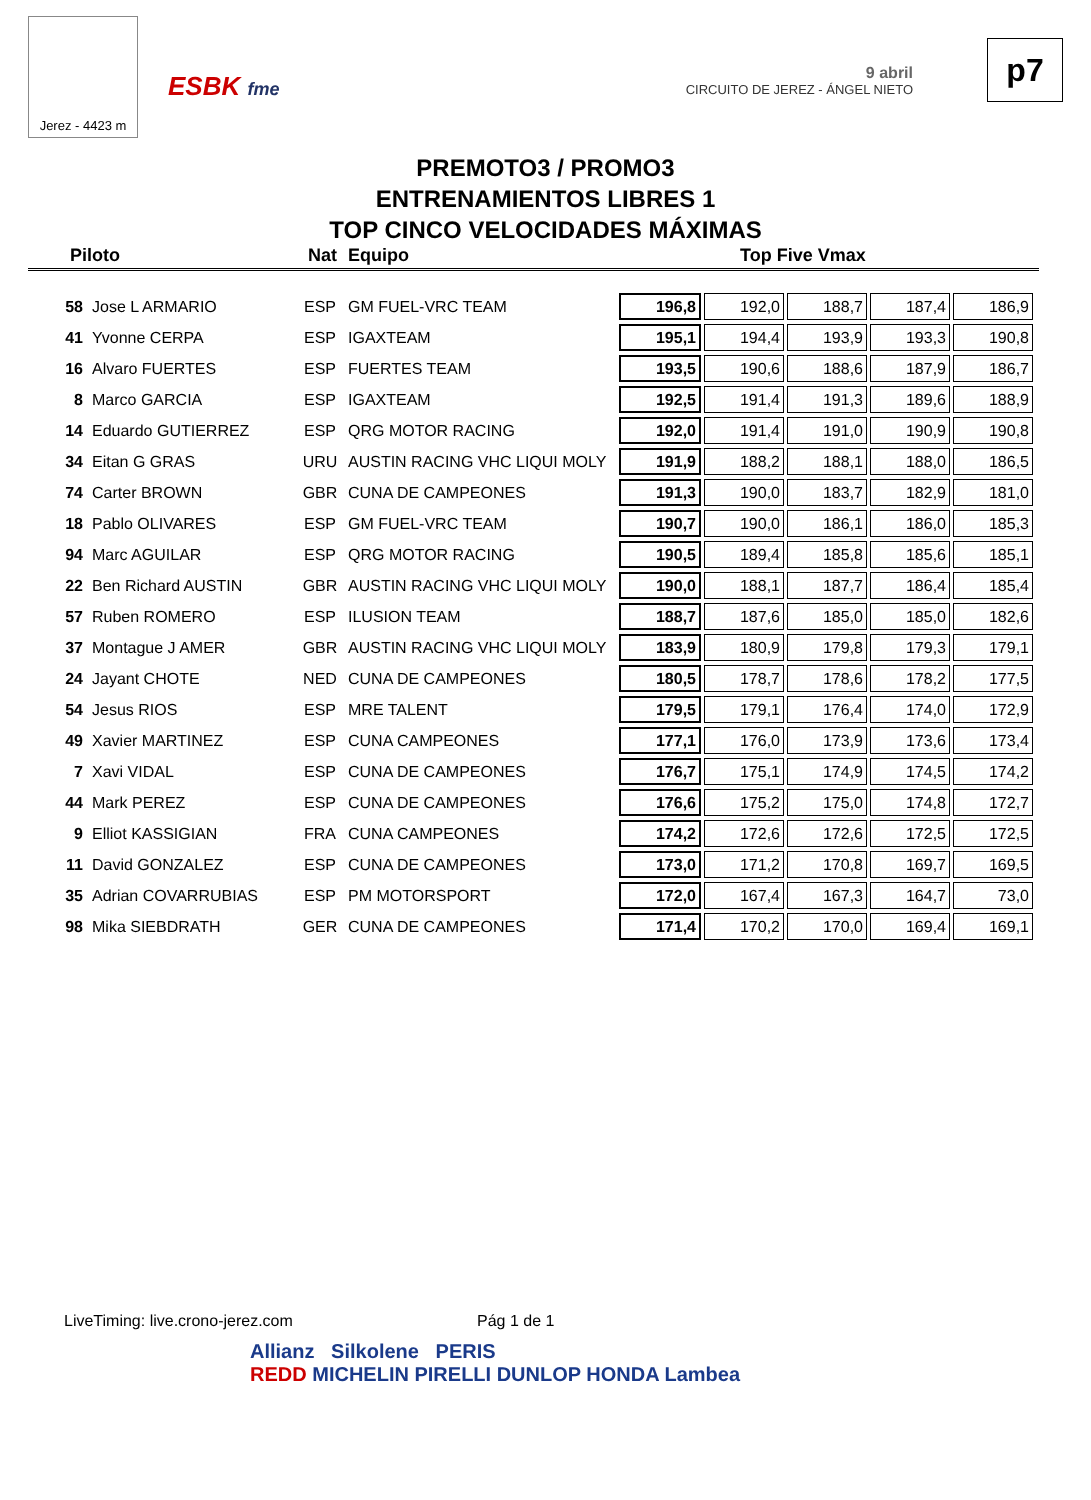Jerez - 4423 m
ESBK fme
9 abril
CIRCUITO DE JEREZ - ÁNGEL NIETO
p7
PREMOTO3 / PROMO3
ENTRENAMIENTOS LIBRES 1
TOP CINCO VELOCIDADES MÁXIMAS
Piloto Nat Equipo Top Five Vmax
| 58 | Jose L ARMARIO | ESP | GM FUEL-VRC TEAM | 196,8 | 192,0 | 188,7 | 187,4 | 186,9 |
| 41 | Yvonne CERPA | ESP | IGAXTEAM | 195,1 | 194,4 | 193,9 | 193,3 | 190,8 |
| 16 | Alvaro FUERTES | ESP | FUERTES TEAM | 193,5 | 190,6 | 188,6 | 187,9 | 186,7 |
| 8 | Marco GARCIA | ESP | IGAXTEAM | 192,5 | 191,4 | 191,3 | 189,6 | 188,9 |
| 14 | Eduardo GUTIERREZ | ESP | QRG MOTOR RACING | 192,0 | 191,4 | 191,0 | 190,9 | 190,8 |
| 34 | Eitan G GRAS | URU | AUSTIN RACING VHC LIQUI MOLY | 191,9 | 188,2 | 188,1 | 188,0 | 186,5 |
| 74 | Carter BROWN | GBR | CUNA DE CAMPEONES | 191,3 | 190,0 | 183,7 | 182,9 | 181,0 |
| 18 | Pablo OLIVARES | ESP | GM FUEL-VRC TEAM | 190,7 | 190,0 | 186,1 | 186,0 | 185,3 |
| 94 | Marc AGUILAR | ESP | QRG MOTOR RACING | 190,5 | 189,4 | 185,8 | 185,6 | 185,1 |
| 22 | Ben Richard AUSTIN | GBR | AUSTIN RACING VHC LIQUI MOLY | 190,0 | 188,1 | 187,7 | 186,4 | 185,4 |
| 57 | Ruben ROMERO | ESP | ILUSION TEAM | 188,7 | 187,6 | 185,0 | 185,0 | 182,6 |
| 37 | Montague J AMER | GBR | AUSTIN RACING VHC LIQUI MOLY | 183,9 | 180,9 | 179,8 | 179,3 | 179,1 |
| 24 | Jayant CHOTE | NED | CUNA DE CAMPEONES | 180,5 | 178,7 | 178,6 | 178,2 | 177,5 |
| 54 | Jesus RIOS | ESP | MRE TALENT | 179,5 | 179,1 | 176,4 | 174,0 | 172,9 |
| 49 | Xavier MARTINEZ | ESP | CUNA CAMPEONES | 177,1 | 176,0 | 173,9 | 173,6 | 173,4 |
| 7 | Xavi VIDAL | ESP | CUNA DE CAMPEONES | 176,7 | 175,1 | 174,9 | 174,5 | 174,2 |
| 44 | Mark PEREZ | ESP | CUNA DE CAMPEONES | 176,6 | 175,2 | 175,0 | 174,8 | 172,7 |
| 9 | Elliot KASSIGIAN | FRA | CUNA CAMPEONES | 174,2 | 172,6 | 172,6 | 172,5 | 172,5 |
| 11 | David GONZALEZ | ESP | CUNA DE CAMPEONES | 173,0 | 171,2 | 170,8 | 169,7 | 169,5 |
| 35 | Adrian COVARRUBIAS | ESP | PM MOTORSPORT | 172,0 | 167,4 | 167,3 | 164,7 | 73,0 |
| 98 | Mika SIEBDRATH | GER | CUNA DE CAMPEONES | 171,4 | 170,2 | 170,0 | 169,4 | 169,1 |
LiveTiming: live.crono-jerez.com
Pág 1 de 1
Allianz Silkolene PERIS
REDD MICHELIN PIRELLI DUNLOP HONDA Lambea